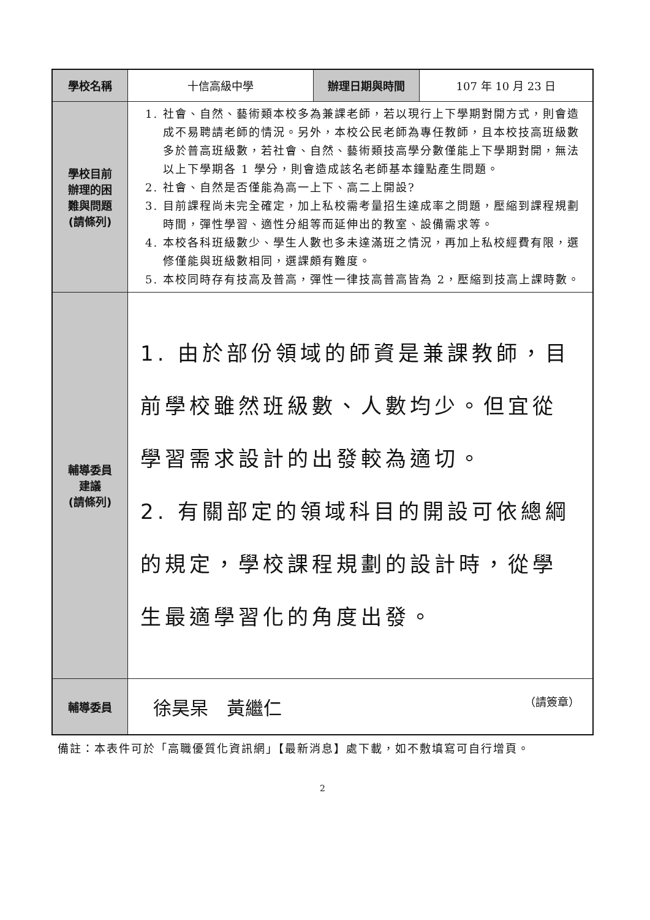| 學校名稱 | 十信高級中學 | 辦理日期與時間 | 107 年 10 月 23 日 |
| 學校目前 辦理的困 難與問題 (請條列) | 1. 社會、自然、藝術類本校多為兼課老師，若以現行上下學期對開方式，則會造成不易聘請老師的情況。另外，本校公民老師為專任教師，且本校技高班級數多於普高班級數，若社會、自然、藝術類技高學分數僅能上下學期對開，無法以上下學期各 1 學分，則會造成該名老師基本鐘點產生問題。 2. 社會、自然是否僅能為高一上下、高二上開設? 3. 目前課程尚未完全確定，加上私校需考量招生達成率之問題，壓縮到課程規劃時間，彈性學習、適性分組等而延伸出的教室、設備需求等。 4. 本校各科班級數少、學生人數也多未達滿班之情況，再加上私校經費有限，選修僅能與班級數相同，選課頗有難度。 5. 本校同時存有技高及普高，彈性一律技高普高皆為 2，壓縮到技高上課時數。 | | |
| 輔導委員 建議 (請條列) | 1. 由於部份領域的師資是兼課教師，目前學校雖然班級數、人數均少。但宜從學習需求設計的出發較為適切。 2. 有關部定的領域科目的開設可依總綱的規定，學校課程規劃的設計時，從學生最適學習化的角度出發。 | | |
| 輔導委員 | 徐昊杲 黃繼仁 （請簽章） | | |
備註：本表件可於「高職優質化資訊網」【最新消息】處下載，如不敷填寫可自行增頁。
2